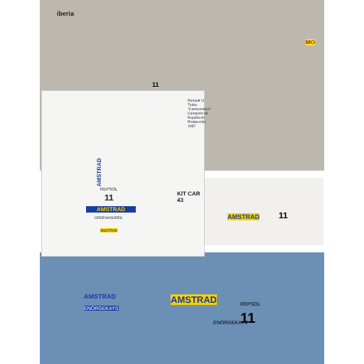iberia
11
MO
AMSTRAD
REPSOL
11
AMSTRAD
ORDENADORES
AMSTRAD
KIT CAR 43
Renault 11 Turbo. "Carnicentrics" Campeón de España de Producción. 1987
AMSTRAD 11
AMSTRAD
ENORGEKAYS
AMSTRAD REPSOL
11
ENORGEKAYS